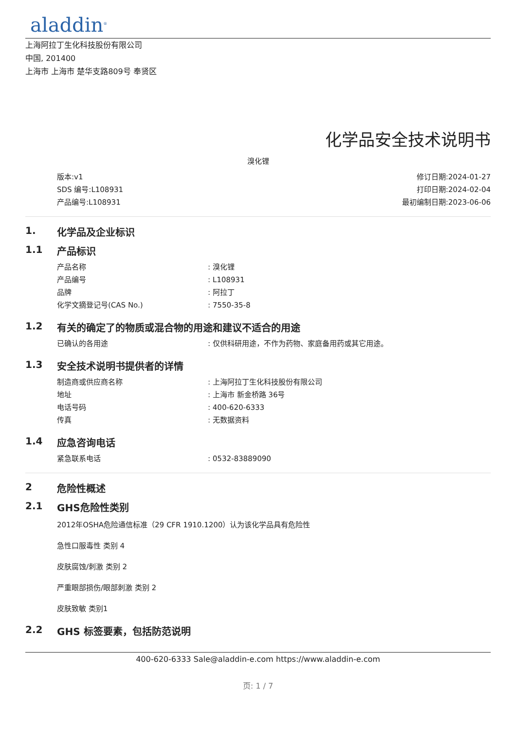aladdin<sup>®</sup>
上海阿拉丁生化科技股份有限公司
中国, 201400
上海市 上海市 楚华支路809号 奉贤区
化学品安全技术说明书
溴化锂
版本:v1
SDS 编号:L108931
产品编号:L108931
修订日期:2024-01-27
打印日期:2024-02-04
最初编制日期:2023-06-06
1. 化学品及企业标识
1.1 产品标识
产品名称: 溴化锂
产品编号: L108931
品牌: 阿拉丁
化学文摘登记号(CAS No.): 7550-35-8
1.2 有关的确定了的物质或混合物的用途和建议不适合的用途
已确认的各用途: 仅供科研用途，不作为药物、家庭备用药或其它用途。
1.3 安全技术说明书提供者的详情
制造商或供应商名称: 上海阿拉丁生化科技股份有限公司
地址: 上海市 新金桥路 36号
电话号码: 400-620-6333
传真: 无数据资料
1.4 应急咨询电话
紧急联系电话: 0532-83889090
2 危险性概述
2.1 GHS危险性类别
2012年OSHA危险通信标准（29 CFR 1910.1200）认为该化学品具有危险性
急性口服毒性 类别 4
皮肤腐蚀/刺激 类别 2
严重眼部损伤/眼部刺激 类别 2
皮肤致敏 类别1
2.2 GHS 标签要素，包括防范说明
400-620-6333 Sale@aladdin-e.com https://www.aladdin-e.com
页: 1 / 7